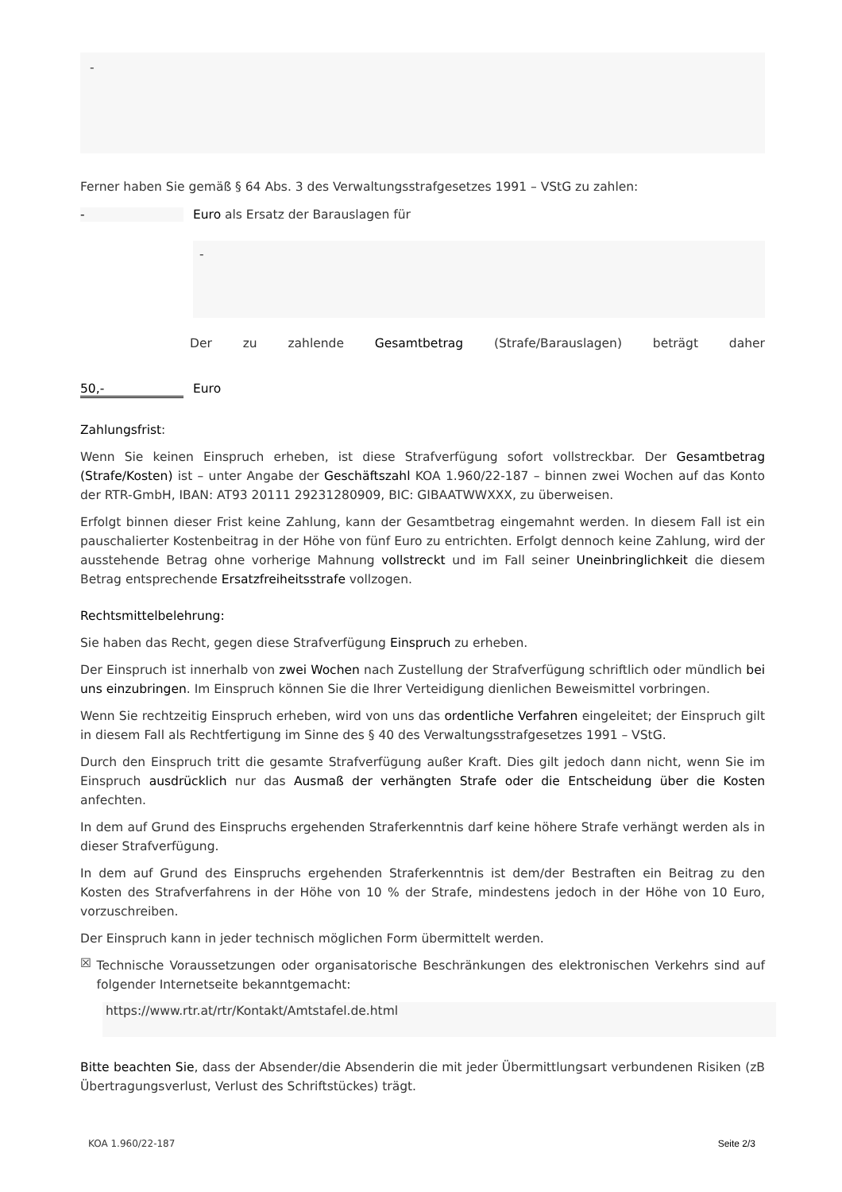-
Ferner haben Sie gemäß § 64 Abs. 3 des Verwaltungsstrafgesetzes 1991 – VStG zu zahlen:
- Euro als Ersatz der Barauslagen für
-
Der zu zahlende Gesamtbetrag (Strafe/Barauslagen) beträgt daher
50,- Euro
Zahlungsfrist:
Wenn Sie keinen Einspruch erheben, ist diese Strafverfügung sofort vollstreckbar. Der Gesamtbetrag (Strafe/Kosten) ist – unter Angabe der Geschäftszahl KOA 1.960/22-187 – binnen zwei Wochen auf das Konto der RTR-GmbH, IBAN: AT93 20111 29231280909, BIC: GIBAATWWXXX, zu überweisen.
Erfolgt binnen dieser Frist keine Zahlung, kann der Gesamtbetrag eingemahnt werden. In diesem Fall ist ein pauschalierter Kostenbeitrag in der Höhe von fünf Euro zu entrichten. Erfolgt dennoch keine Zahlung, wird der ausstehende Betrag ohne vorherige Mahnung vollstreckt und im Fall seiner Uneinbringlichkeit die diesem Betrag entsprechende Ersatzfreiheitsstrafe vollzogen.
Rechtsmittelbelehrung:
Sie haben das Recht, gegen diese Strafverfügung Einspruch zu erheben.
Der Einspruch ist innerhalb von zwei Wochen nach Zustellung der Strafverfügung schriftlich oder mündlich bei uns einzubringen. Im Einspruch können Sie die Ihrer Verteidigung dienlichen Beweismittel vorbringen.
Wenn Sie rechtzeitig Einspruch erheben, wird von uns das ordentliche Verfahren eingeleitet; der Einspruch gilt in diesem Fall als Rechtfertigung im Sinne des § 40 des Verwaltungsstrafgesetzes 1991 – VStG.
Durch den Einspruch tritt die gesamte Strafverfügung außer Kraft. Dies gilt jedoch dann nicht, wenn Sie im Einspruch ausdrücklich nur das Ausmaß der verhängten Strafe oder die Entscheidung über die Kosten anfechten.
In dem auf Grund des Einspruchs ergehenden Straferkenntnis darf keine höhere Strafe verhängt werden als in dieser Strafverfügung.
In dem auf Grund des Einspruchs ergehenden Straferkenntnis ist dem/der Bestraften ein Beitrag zu den Kosten des Strafverfahrens in der Höhe von 10 % der Strafe, mindestens jedoch in der Höhe von 10 Euro, vorzuschreiben.
Der Einspruch kann in jeder technisch möglichen Form übermittelt werden.
☒
Technische Voraussetzungen oder organisatorische Beschränkungen des elektronischen Verkehrs sind auf folgender Internetseite bekanntgemacht:
https://www.rtr.at/rtr/Kontakt/Amtstafel.de.html
Bitte beachten Sie, dass der Absender/die Absenderin die mit jeder Übermittlungsart verbundenen Risiken (zB Übertragungsverlust, Verlust des Schriftstückes) trägt.
KOA 1.960/22-187 Seite 2/3